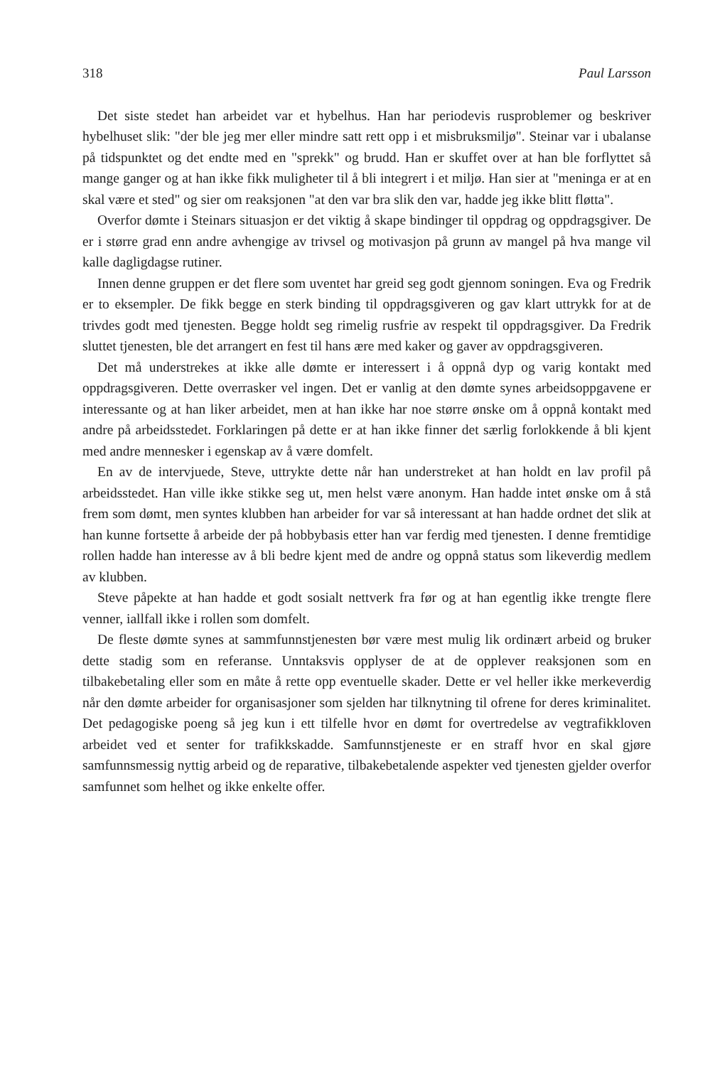318 Paul Larsson
Det siste stedet han arbeidet var et hybelhus. Han har periodevis rusproblemer og beskriver hybelhuset slik: "der ble jeg mer eller mindre satt rett opp i et misbruksmiljø". Steinar var i ubalanse på tidspunktet og det endte med en "sprekk" og brudd. Han er skuffet over at han ble forflyttet så mange ganger og at han ikke fikk muligheter til å bli integrert i et miljø. Han sier at "meninga er at en skal være et sted" og sier om reaksjonen "at den var bra slik den var, hadde jeg ikke blitt fløtta".
Overfor dømte i Steinars situasjon er det viktig å skape bindinger til oppdrag og oppdragsgiver. De er i større grad enn andre avhengige av trivsel og motivasjon på grunn av mangel på hva mange vil kalle dagligdagse rutiner.
Innen denne gruppen er det flere som uventet har greid seg godt gjennom soningen. Eva og Fredrik er to eksempler. De fikk begge en sterk binding til oppdragsgiveren og gav klart uttrykk for at de trivdes godt med tjenesten. Begge holdt seg rimelig rusfrie av respekt til oppdragsgiver. Da Fredrik sluttet tjenesten, ble det arrangert en fest til hans ære med kaker og gaver av oppdragsgiveren.
Det må understrekes at ikke alle dømte er interessert i å oppnå dyp og varig kontakt med oppdragsgiveren. Dette overrasker vel ingen. Det er vanlig at den dømte synes arbeidsoppgavene er interessante og at han liker arbeidet, men at han ikke har noe større ønske om å oppnå kontakt med andre på arbeidsstedet. Forklaringen på dette er at han ikke finner det særlig forlokkende å bli kjent med andre mennesker i egenskap av å være domfelt.
En av de intervjuede, Steve, uttrykte dette når han understreket at han holdt en lav profil på arbeidsstedet. Han ville ikke stikke seg ut, men helst være anonym. Han hadde intet ønske om å stå frem som dømt, men syntes klubben han arbeider for var så interessant at han hadde ordnet det slik at han kunne fortsette å arbeide der på hobbybasis etter han var ferdig med tjenesten. I denne fremtidige rollen hadde han interesse av å bli bedre kjent med de andre og oppnå status som likeverdig medlem av klubben.
Steve påpekte at han hadde et godt sosialt nettverk fra før og at han egentlig ikke trengte flere venner, iallfall ikke i rollen som domfelt.
De fleste dømte synes at sammfunnstjenesten bør være mest mulig lik ordinært arbeid og bruker dette stadig som en referanse. Unntaksvis opplyser de at de opplever reaksjonen som en tilbakebetaling eller som en måte å rette opp eventuelle skader. Dette er vel heller ikke merkeverdig når den dømte arbeider for organisasjoner som sjelden har tilknytning til ofrene for deres kriminalitet. Det pedagogiske poeng så jeg kun i ett tilfelle hvor en dømt for overtredelse av vegtrafikkloven arbeidet ved et senter for trafikkskadde. Samfunnstjeneste er en straff hvor en skal gjøre samfunnsmessig nyttig arbeid og de reparative, tilbakebetalende aspekter ved tjenesten gjelder overfor samfunnet som helhet og ikke enkelte offer.